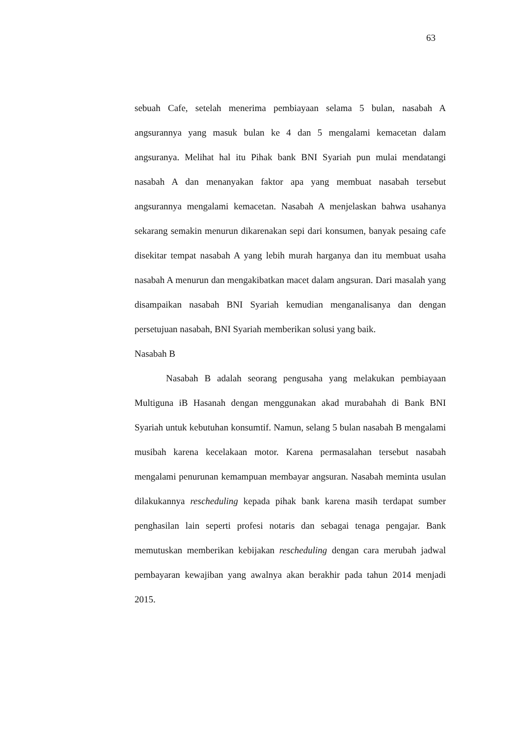63
sebuah Cafe, setelah menerima pembiayaan selama 5 bulan, nasabah A angsurannya yang masuk bulan ke 4 dan 5 mengalami kemacetan dalam angsuranya. Melihat hal itu Pihak bank BNI Syariah pun mulai mendatangi nasabah A dan menanyakan faktor apa yang membuat nasabah tersebut angsurannya mengalami kemacetan. Nasabah A menjelaskan bahwa usahanya sekarang semakin menurun dikarenakan sepi dari konsumen, banyak pesaing cafe disekitar tempat nasabah A yang lebih murah harganya dan itu membuat usaha nasabah A menurun dan mengakibatkan macet dalam angsuran. Dari masalah yang disampaikan nasabah BNI Syariah kemudian menganalisanya dan dengan persetujuan nasabah, BNI Syariah memberikan solusi yang baik.
Nasabah B
Nasabah B adalah seorang pengusaha yang melakukan pembiayaan Multiguna iB Hasanah dengan menggunakan akad murabahah di Bank BNI Syariah untuk kebutuhan konsumtif. Namun, selang 5 bulan nasabah B mengalami musibah karena kecelakaan motor. Karena permasalahan tersebut nasabah mengalami penurunan kemampuan membayar angsuran. Nasabah meminta usulan dilakukannya rescheduling kepada pihak bank karena masih terdapat sumber penghasilan lain seperti profesi notaris dan sebagai tenaga pengajar. Bank memutuskan memberikan kebijakan rescheduling dengan cara merubah jadwal pembayaran kewajiban yang awalnya akan berakhir pada tahun 2014 menjadi 2015.